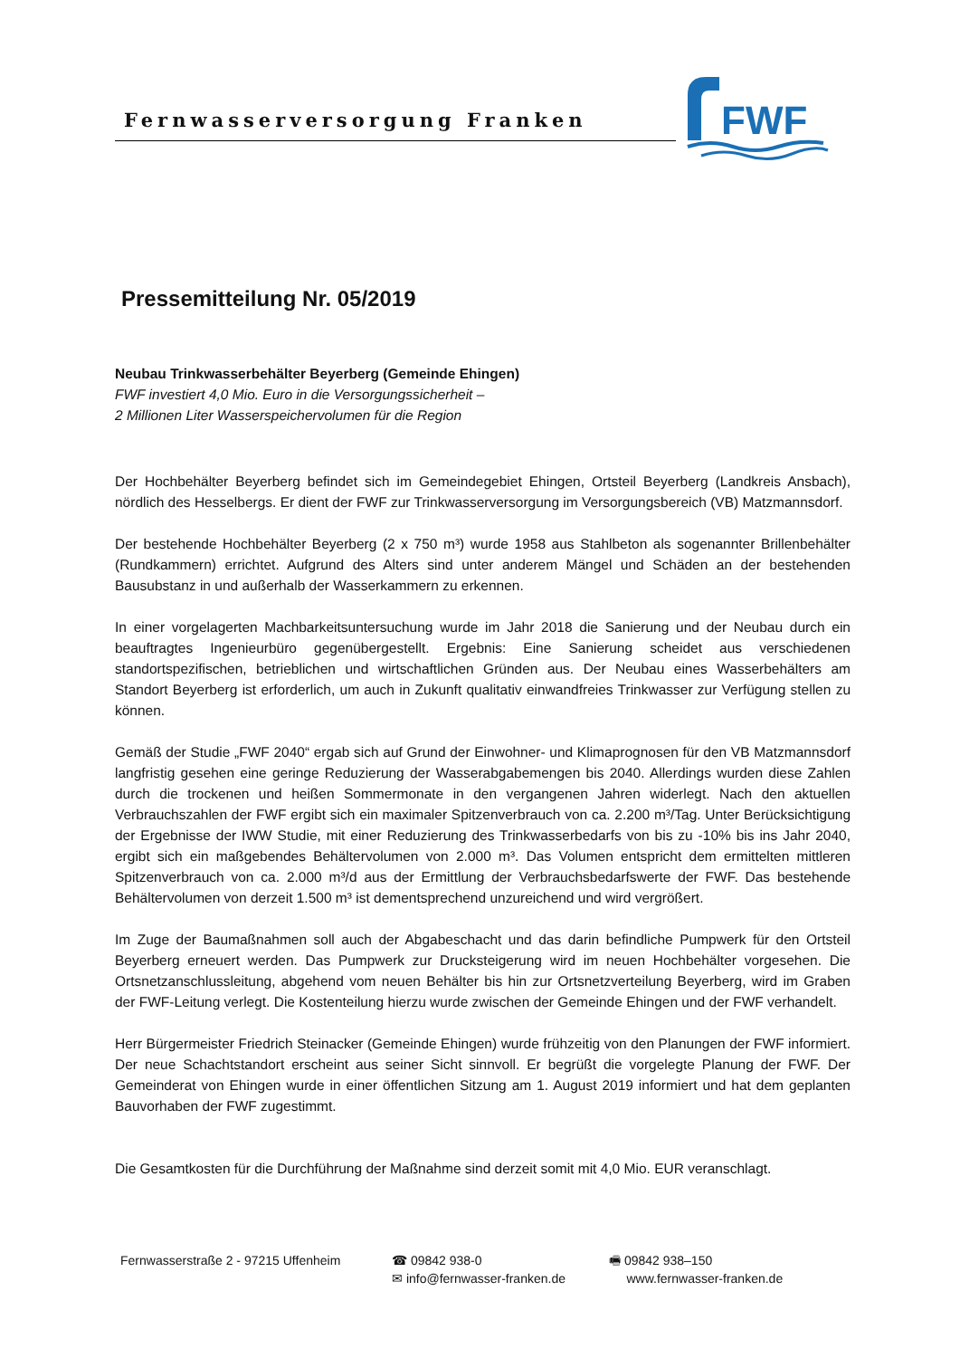Fernwasserversorgung Franken
FWF
Pressemitteilung Nr. 05/2019
Neubau Trinkwasserbehälter Beyerberg (Gemeinde Ehingen)
FWF investiert 4,0 Mio. Euro in die Versorgungssicherheit –
2 Millionen Liter Wasserspeichervolumen für die Region
Der Hochbehälter Beyerberg befindet sich im Gemeindegebiet Ehingen, Ortsteil Beyerberg (Landkreis Ansbach), nördlich des Hesselbergs. Er dient der FWF zur Trinkwasserversorgung im Versorgungsbereich (VB) Matzmannsdorf.
Der bestehende Hochbehälter Beyerberg (2 x 750 m³) wurde 1958 aus Stahlbeton als sogenannter Brillenbehälter (Rundkammern) errichtet. Aufgrund des Alters sind unter anderem Mängel und Schäden an der bestehenden Bausubstanz in und außerhalb der Wasserkammern zu erkennen.
In einer vorgelagerten Machbarkeitsuntersuchung wurde im Jahr 2018 die Sanierung und der Neubau durch ein beauftragtes Ingenieurbüro gegenübergestellt. Ergebnis: Eine Sanierung scheidet aus verschiedenen standortspezifischen, betrieblichen und wirtschaftlichen Gründen aus. Der Neubau eines Wasserbehälters am Standort Beyerberg ist erforderlich, um auch in Zukunft qualitativ einwandfreies Trinkwasser zur Verfügung stellen zu können.
Gemäß der Studie „FWF 2040“ ergab sich auf Grund der Einwohner- und Klimaprognosen für den VB Matzmannsdorf langfristig gesehen eine geringe Reduzierung der Wasserabgabemengen bis 2040. Allerdings wurden diese Zahlen durch die trockenen und heißen Sommermonate in den vergangenen Jahren widerlegt. Nach den aktuellen Verbrauchszahlen der FWF ergibt sich ein maximaler Spitzenverbrauch von ca. 2.200 m³/Tag. Unter Berücksichtigung der Ergebnisse der IWW Studie, mit einer Reduzierung des Trinkwasserbedarfs von bis zu -10% bis ins Jahr 2040, ergibt sich ein maßgebendes Behältervolumen von 2.000 m³. Das Volumen entspricht dem ermittelten mittleren Spitzenverbrauch von ca. 2.000 m³/d aus der Ermittlung der Verbrauchsbedarfswerte der FWF. Das bestehende Behältervolumen von derzeit 1.500 m³ ist dementsprechend unzureichend und wird vergrößert.
Im Zuge der Baumaßnahmen soll auch der Abgabeschacht und das darin befindliche Pumpwerk für den Ortsteil Beyerberg erneuert werden. Das Pumpwerk zur Drucksteigerung wird im neuen Hochbehälter vorgesehen. Die Ortsnetzanschlussleitung, abgehend vom neuen Behälter bis hin zur Ortsnetzverteilung Beyerberg, wird im Graben der FWF-Leitung verlegt. Die Kostenteilung hierzu wurde zwischen der Gemeinde Ehingen und der FWF verhandelt.
Herr Bürgermeister Friedrich Steinacker (Gemeinde Ehingen) wurde frühzeitig von den Planungen der FWF informiert. Der neue Schachtstandort erscheint aus seiner Sicht sinnvoll. Er begrüßt die vorgelegte Planung der FWF. Der Gemeinderat von Ehingen wurde in einer öffentlichen Sitzung am 1. August 2019 informiert und hat dem geplanten Bauvorhaben der FWF zugestimmt.
Die Gesamtkosten für die Durchführung der Maßnahme sind derzeit somit mit 4,0 Mio. EUR veranschlagt.
Fernwasserstraße 2 - 97215 Uffenheim ☎ 09842 938-0
✉ info@fernwasser-franken.de
🖷 09842 938–150
www.fernwasser-franken.de